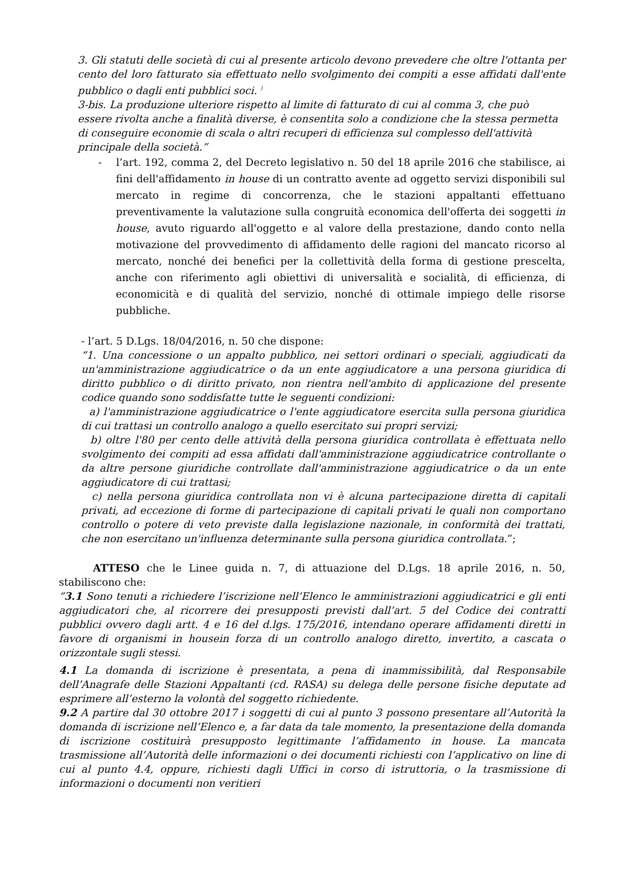3. Gli statuti delle società di cui al presente articolo devono prevedere che oltre l'ottanta per cento del loro fatturato sia effettuato nello svolgimento dei compiti a esse affidati dall'ente pubblico o dagli enti pubblici soci. <sup>)</sup>
3-bis. La produzione ulteriore rispetto al limite di fatturato di cui al comma 3, che può essere rivolta anche a finalità diverse, è consentita solo a condizione che la stessa permetta di conseguire economie di scala o altri recuperi di efficienza sul complesso dell'attività principale della società.”
- l’art. 192, comma 2, del Decreto legislativo n. 50 del 18 aprile 2016 che stabilisce, ai fini dell'affidamento in house di un contratto avente ad oggetto servizi disponibili sul mercato in regime di concorrenza, che le stazioni appaltanti effettuano preventivamente la valutazione sulla congruità economica dell'offerta dei soggetti in house, avuto riguardo all'oggetto e al valore della prestazione, dando conto nella motivazione del provvedimento di affidamento delle ragioni del mancato ricorso al mercato, nonché dei benefici per la collettività della forma di gestione prescelta, anche con riferimento agli obiettivi di universalità e socialità, di efficienza, di economicità e di qualità del servizio, nonché di ottimale impiego delle risorse pubbliche.
- l’art. 5 D.Lgs. 18/04/2016, n. 50 che dispone:
“1. Una concessione o un appalto pubblico, nei settori ordinari o speciali, aggiudicati da un'amministrazione aggiudicatrice o da un ente aggiudicatore a una persona giuridica di diritto pubblico o di diritto privato, non rientra nell'ambito di applicazione del presente codice quando sono soddisfatte tutte le seguenti condizioni:
a) l'amministrazione aggiudicatrice o l'ente aggiudicatore esercita sulla persona giuridica di cui trattasi un controllo analogo a quello esercitato sui propri servizi;
b) oltre l'80 per cento delle attività della persona giuridica controllata è effettuata nello svolgimento dei compiti ad essa affidati dall'amministrazione aggiudicatrice controllante o da altre persone giuridiche controllate dall'amministrazione aggiudicatrice o da un ente aggiudicatore di cui trattasi;
c) nella persona giuridica controllata non vi è alcuna partecipazione diretta di capitali privati, ad eccezione di forme di partecipazione di capitali privati le quali non comportano controllo o potere di veto previste dalla legislazione nazionale, in conformità dei trattati, che non esercitano un'influenza determinante sulla persona giuridica controllata.”;
ATTESO che le Linee guida n. 7, di attuazione del D.Lgs. 18 aprile 2016, n. 50, stabiliscono che:
“3.1 Sono tenuti a richiedere l’iscrizione nell’Elenco le amministrazioni aggiudicatrici e gli enti aggiudicatori che, al ricorrere dei presupposti previsti dall’art. 5 del Codice dei contratti pubblici ovvero dagli artt. 4 e 16 del d.lgs. 175/2016, intendano operare affidamenti diretti in favore di organismi in housein forza di un controllo analogo diretto, invertito, a cascata o orizzontale sugli stessi.
4.1 La domanda di iscrizione è presentata, a pena di inammissibilità, dal Responsabile dell’Anagrafe delle Stazioni Appaltanti (cd. RASA) su delega delle persone fisiche deputate ad esprimere all’esterno la volontà del soggetto richiedente.
9.2 A partire dal 30 ottobre 2017 i soggetti di cui al punto 3 possono presentare all’Autorità la domanda di iscrizione nell’Elenco e, a far data da tale momento, la presentazione della domanda di iscrizione costituirà presupposto legittimante l’affidamento in house. La mancata trasmissione all’Autorità delle informazioni o dei documenti richiesti con l’applicativo on line di cui al punto 4.4, oppure, richiesti dagli Uffici in corso di istruttoria, o la trasmissione di informazioni o documenti non veritieri